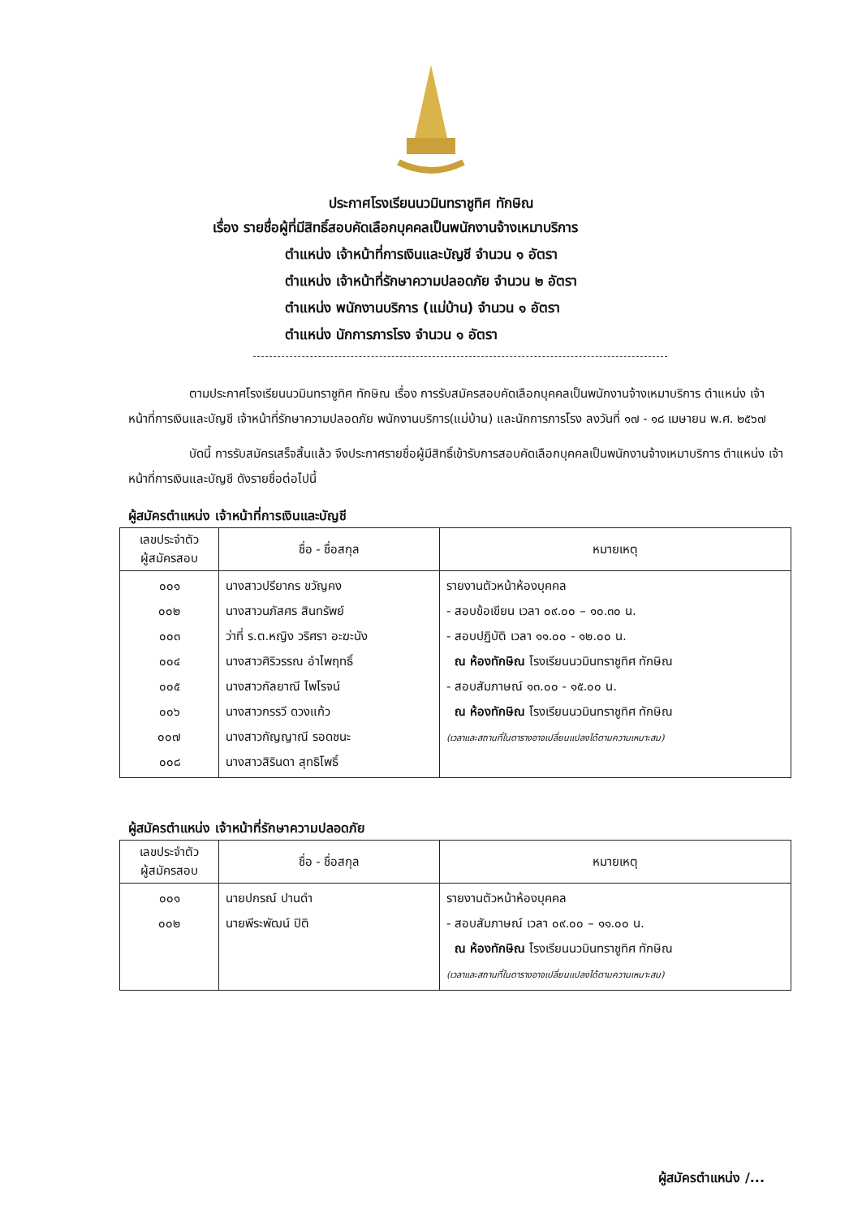ประกาศโรงเรียนนวมินทราชูทิศ ทักษิณ
เรื่อง รายชื่อผู้ที่มีสิทธิ์สอบคัดเลือกบุคคลเป็นพนักงานจ้างเหมาบริการ
ตำแหน่ง เจ้าหน้าที่การเงินและบัญชี จำนวน ๑ อัตรา
ตำแหน่ง เจ้าหน้าที่รักษาความปลอดภัย จำนวน ๒ อัตรา
ตำแหน่ง พนักงานบริการ (แม่บ้าน) จำนวน ๑ อัตรา
ตำแหน่ง นักการภารโรง จำนวน ๑ อัตรา
ตามประกาศโรงเรียนนวมินทราชูทิศ ทักษิณ เรื่อง การรับสมัครสอบคัดเลือกบุคคลเป็นพนักงานจ้างเหมาบริการ ตำแหน่ง เจ้าหน้าที่การเงินและบัญชี เจ้าหน้าที่รักษาความปลอดภัย พนักงานบริการ(แม่บ้าน) และนักการภารโรง ลงวันที่ ๑๗ - ๑๘ เมษายน พ.ศ. ๒๕๖๗
บัดนี้ การรับสมัครเสร็จสิ้นแล้ว จึงประกาศรายชื่อผู้มีสิทธิ์เข้ารับการสอบคัดเลือกบุคคลเป็นพนักงานจ้างเหมาบริการ ตำแหน่ง เจ้าหน้าที่การเงินและบัญชี ดังรายชื่อต่อไปนี้
ผู้สมัครตำแหน่ง เจ้าหน้าที่การเงินและบัญชี
| เลขประจำตัว ผู้สมัครสอบ | ชื่อ - ชื่อสกุล | หมายเหตุ |
| --- | --- | --- |
| ๐๐๑ ๐๐๒ ๐๐๓ ๐๐๔ ๐๐๕ ๐๐๖ ๐๐๗ ๐๐๘ | นางสาวปรียากร ขวัญคง นางสาวนภัสศร สินทรัพย์ ว่าที่ ร.ต.หญิง วริศรา อะฆะนัง นางสาวศิริวรรณ อำไพฤทธิ์ นางสาวกัลยาณี ไพโรจน์ นางสาวกรรวี ดวงแก้ว นางสาวกัญญาณี รอดชนะ นางสาวสิรินดา สุทธิโพธิ์ | รายงานตัวหน้าห้องบุคคล - สอบข้อเขียน เวลา ๐๙.๐๐ – ๑๐.๓๐ น. - สอบปฏิบัติ เวลา ๑๑.๐๐ - ๑๒.๐๐ น. ณ ห้องทักษิณ โรงเรียนนวมินทราชูทิศ ทักษิณ - สอบสัมภาษณ์ ๑๓.๐๐ - ๑๕.๐๐ น. ณ ห้องทักษิณ โรงเรียนนวมินทราชูทิศ ทักษิณ (เวลาและสถานที่ในตารางอาจเปลี่ยนแปลงได้ตามความเหมาะสม) |
ผู้สมัครตำแหน่ง เจ้าหน้าที่รักษาความปลอดภัย
| เลขประจำตัว ผู้สมัครสอบ | ชื่อ - ชื่อสกุล | หมายเหตุ |
| --- | --- | --- |
| ๐๐๑ ๐๐๒ | นายปกรณ์ ปานดำ นายพีระพัฒน์ ปิติ | รายงานตัวหน้าห้องบุคคล - สอบสัมภาษณ์ เวลา ๐๙.๐๐ – ๑๑.๐๐ น. ณ ห้องทักษิณ โรงเรียนนวมินทราชูทิศ ทักษิณ (เวลาและสถานที่ในตารางอาจเปลี่ยนแปลงได้ตามความเหมาะสม) |
ผู้สมัครตำแหน่ง /...